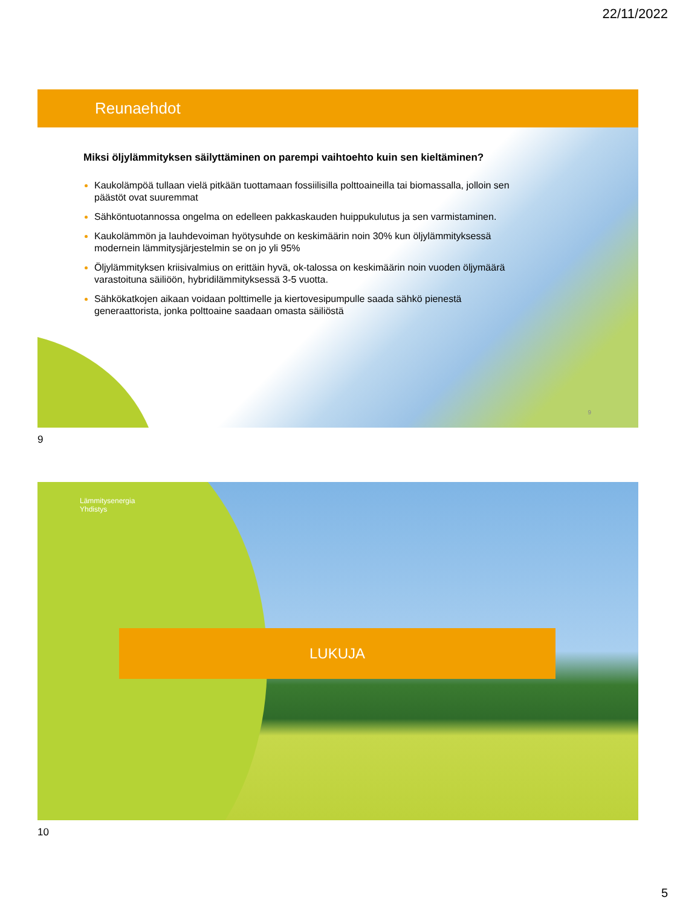22/11/2022
Reunaehdot
Miksi öljylämmityksen säilyttäminen on parempi vaihtoehto kuin sen kieltäminen?
Kaukolämpöä tullaan vielä pitkään tuottamaan fossiilisilla polttoaineilla tai biomassalla, jolloin sen päästöt ovat suuremmat
Sähköntuotannossa ongelma on edelleen pakkaskauden huippukulutus ja sen varmistaminen.
Kaukolämmön ja lauhdevoiman hyötysuhde on keskimäärin noin 30% kun öljylämmityksessä modernein lämmitysjärjestelmin se on jo yli 95%
Öljylämmityksen kriisivalmius on erittäin hyvä, ok-talossa on keskimäärin noin vuoden öljymäärä varastoituna säiliöön, hybridilämmityksessä 3-5 vuotta.
Sähkökatkojen aikaan voidaan polttimelle ja kiertovesipumpulle saada sähkö pienestä generaattorista, jonka polttoaine saadaan omasta säiliöstä
9
9
Lämmitysenergia
Yhdistys
LUKUJA
10
5